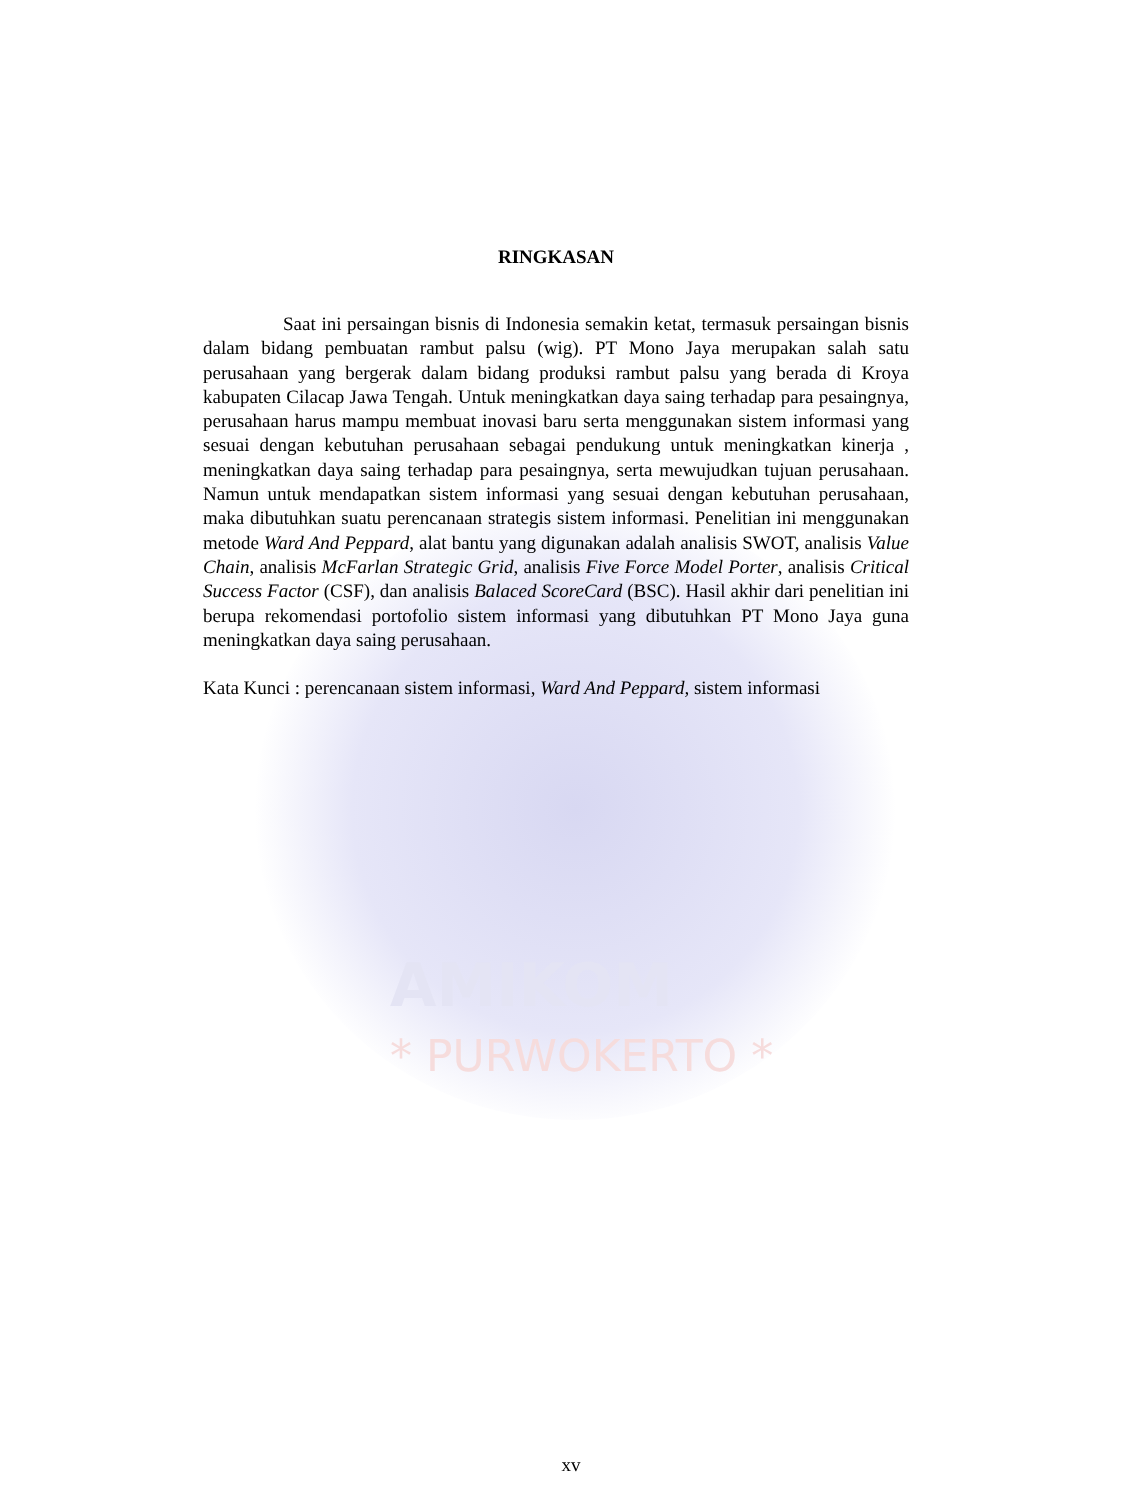AMIKOM
* PURWOKERTO *
RINGKASAN
Saat ini persaingan bisnis di Indonesia semakin ketat, termasuk persaingan bisnis dalam bidang pembuatan rambut palsu (wig). PT Mono Jaya merupakan salah satu perusahaan yang bergerak dalam bidang produksi rambut palsu yang berada di Kroya kabupaten Cilacap Jawa Tengah. Untuk meningkatkan daya saing terhadap para pesaingnya, perusahaan harus mampu membuat inovasi baru serta menggunakan sistem informasi yang sesuai dengan kebutuhan perusahaan sebagai pendukung untuk meningkatkan kinerja , meningkatkan daya saing terhadap para pesaingnya, serta mewujudkan tujuan perusahaan. Namun untuk mendapatkan sistem informasi yang sesuai dengan kebutuhan perusahaan, maka dibutuhkan suatu perencanaan strategis sistem informasi. Penelitian ini menggunakan metode Ward And Peppard, alat bantu yang digunakan adalah analisis SWOT, analisis Value Chain, analisis McFarlan Strategic Grid, analisis Five Force Model Porter, analisis Critical Success Factor (CSF), dan analisis Balaced ScoreCard (BSC). Hasil akhir dari penelitian ini berupa rekomendasi portofolio sistem informasi yang dibutuhkan PT Mono Jaya guna meningkatkan daya saing perusahaan.
Kata Kunci : perencanaan sistem informasi, Ward And Peppard, sistem informasi
xv